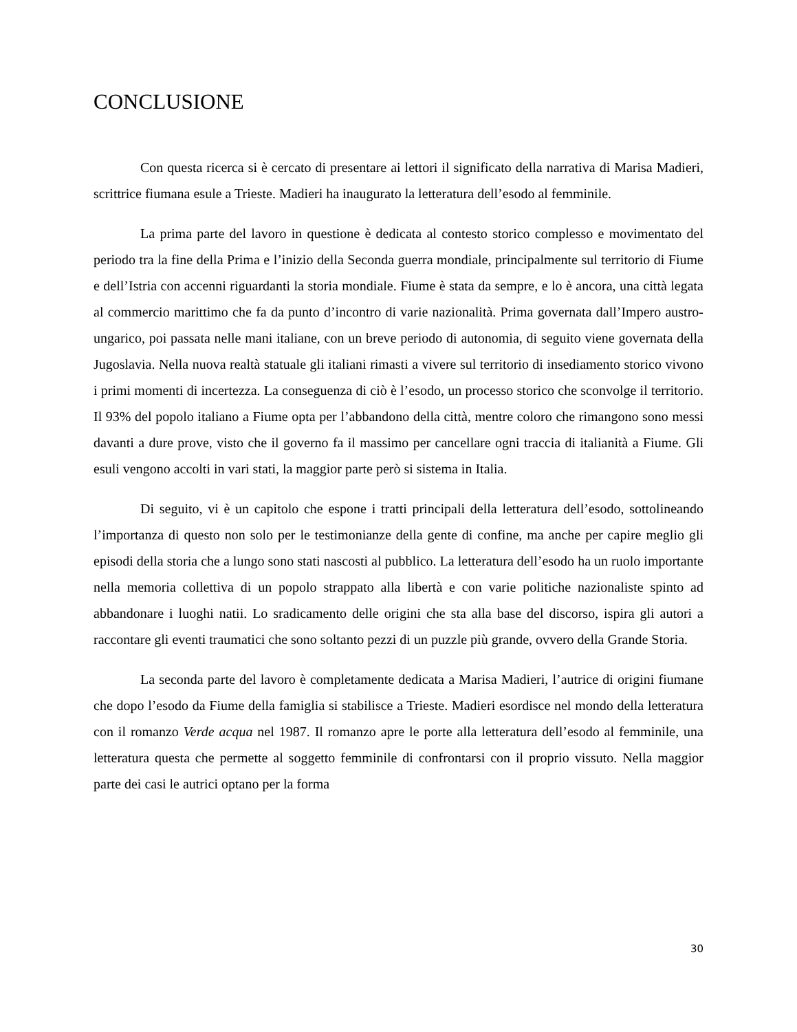CONCLUSIONE
Con questa ricerca si è cercato di presentare ai lettori il significato della narrativa di Marisa Madieri, scrittrice fiumana esule a Trieste. Madieri ha inaugurato la letteratura dell’esodo al femminile.
La prima parte del lavoro in questione è dedicata al contesto storico complesso e movimentato del periodo tra la fine della Prima e l’inizio della Seconda guerra mondiale, principalmente sul territorio di Fiume e dell’Istria con accenni riguardanti la storia mondiale. Fiume è stata da sempre, e lo è ancora, una città legata al commercio marittimo che fa da punto d’incontro di varie nazionalità. Prima governata dall’Impero austro-ungarico, poi passata nelle mani italiane, con un breve periodo di autonomia, di seguito viene governata della Jugoslavia. Nella nuova realtà statuale gli italiani rimasti a vivere sul territorio di insediamento storico vivono i primi momenti di incertezza. La conseguenza di ciò è l’esodo, un processo storico che sconvolge il territorio. Il 93% del popolo italiano a Fiume opta per l’abbandono della città, mentre coloro che rimangono sono messi davanti a dure prove, visto che il governo fa il massimo per cancellare ogni traccia di italianità a Fiume. Gli esuli vengono accolti in vari stati, la maggior parte però si sistema in Italia.
Di seguito, vi è un capitolo che espone i tratti principali della letteratura dell’esodo, sottolineando l’importanza di questo non solo per le testimonianze della gente di confine, ma anche per capire meglio gli episodi della storia che a lungo sono stati nascosti al pubblico. La letteratura dell’esodo ha un ruolo importante nella memoria collettiva di un popolo strappato alla libertà e con varie politiche nazionaliste spinto ad abbandonare i luoghi natii. Lo sradicamento delle origini che sta alla base del discorso, ispira gli autori a raccontare gli eventi traumatici che sono soltanto pezzi di un puzzle più grande, ovvero della Grande Storia.
La seconda parte del lavoro è completamente dedicata a Marisa Madieri, l’autrice di origini fiumane che dopo l’esodo da Fiume della famiglia si stabilisce a Trieste. Madieri esordisce nel mondo della letteratura con il romanzo Verde acqua nel 1987. Il romanzo apre le porte alla letteratura dell’esodo al femminile, una letteratura questa che permette al soggetto femminile di confrontarsi con il proprio vissuto. Nella maggior parte dei casi le autrici optano per la forma
30